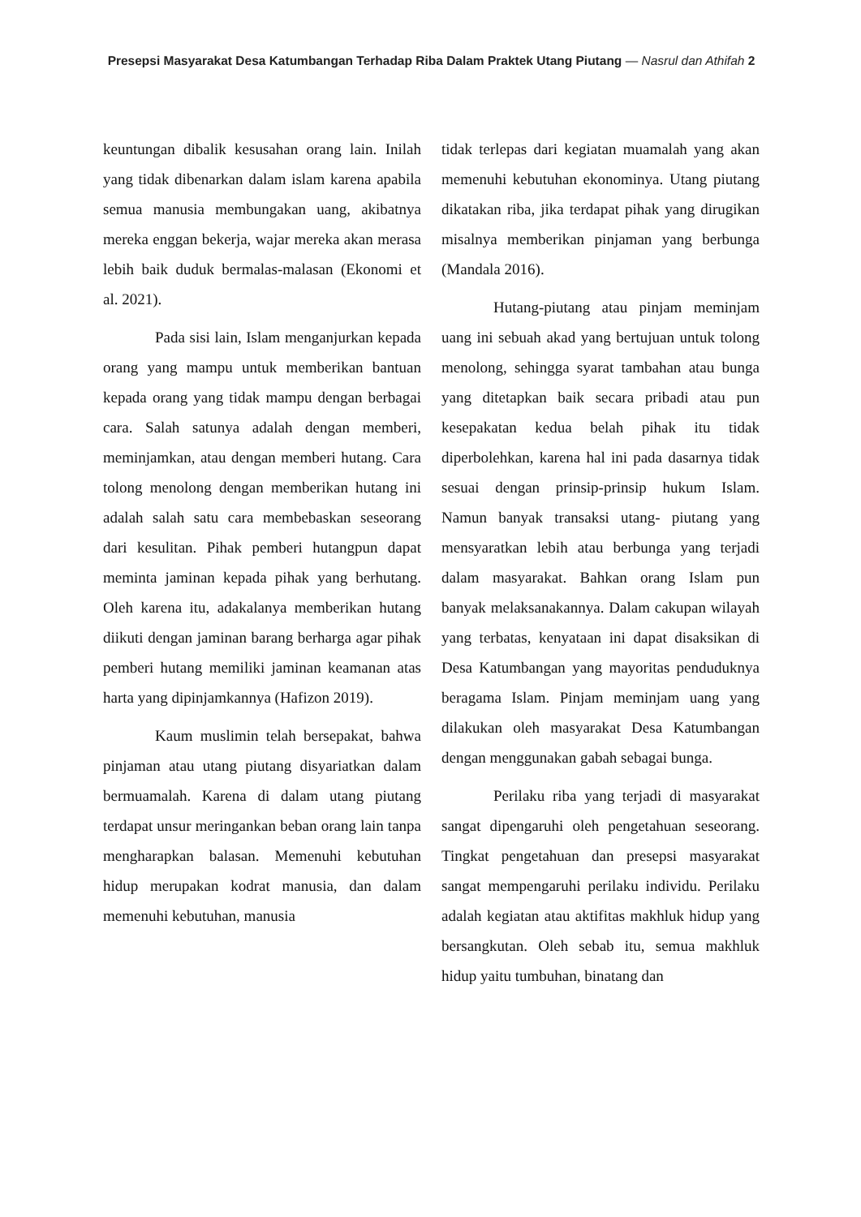Presepsi Masyarakat Desa Katumbangan Terhadap Riba Dalam Praktek Utang Piutang — Nasrul dan Athifah 2
keuntungan dibalik kesusahan orang lain. Inilah yang tidak dibenarkan dalam islam karena apabila semua manusia membungakan uang, akibatnya mereka enggan bekerja, wajar mereka akan merasa lebih baik duduk bermalas-malasan (Ekonomi et al. 2021).
Pada sisi lain, Islam menganjurkan kepada orang yang mampu untuk memberikan bantuan kepada orang yang tidak mampu dengan berbagai cara. Salah satunya adalah dengan memberi, meminjamkan, atau dengan memberi hutang. Cara tolong menolong dengan memberikan hutang ini adalah salah satu cara membebaskan seseorang dari kesulitan. Pihak pemberi hutangpun dapat meminta jaminan kepada pihak yang berhutang. Oleh karena itu, adakalanya memberikan hutang diikuti dengan jaminan barang berharga agar pihak pemberi hutang memiliki jaminan keamanan atas harta yang dipinjamkannya (Hafizon 2019).
Kaum muslimin telah bersepakat, bahwa pinjaman atau utang piutang disyariatkan dalam bermuamalah. Karena di dalam utang piutang terdapat unsur meringankan beban orang lain tanpa mengharapkan balasan. Memenuhi kebutuhan hidup merupakan kodrat manusia, dan dalam memenuhi kebutuhan, manusia
tidak terlepas dari kegiatan muamalah yang akan memenuhi kebutuhan ekonominya. Utang piutang dikatakan riba, jika terdapat pihak yang dirugikan misalnya memberikan pinjaman yang berbunga (Mandala 2016).
Hutang-piutang atau pinjam meminjam uang ini sebuah akad yang bertujuan untuk tolong menolong, sehingga syarat tambahan atau bunga yang ditetapkan baik secara pribadi atau pun kesepakatan kedua belah pihak itu tidak diperbolehkan, karena hal ini pada dasarnya tidak sesuai dengan prinsip-prinsip hukum Islam. Namun banyak transaksi utang- piutang yang mensyaratkan lebih atau berbunga yang terjadi dalam masyarakat. Bahkan orang Islam pun banyak melaksanakannya. Dalam cakupan wilayah yang terbatas, kenyataan ini dapat disaksikan di Desa Katumbangan yang mayoritas penduduknya beragama Islam. Pinjam meminjam uang yang dilakukan oleh masyarakat Desa Katumbangan dengan menggunakan gabah sebagai bunga.
Perilaku riba yang terjadi di masyarakat sangat dipengaruhi oleh pengetahuan seseorang. Tingkat pengetahuan dan presepsi masyarakat sangat mempengaruhi perilaku individu. Perilaku adalah kegiatan atau aktifitas makhluk hidup yang bersangkutan. Oleh sebab itu, semua makhluk hidup yaitu tumbuhan, binatang dan